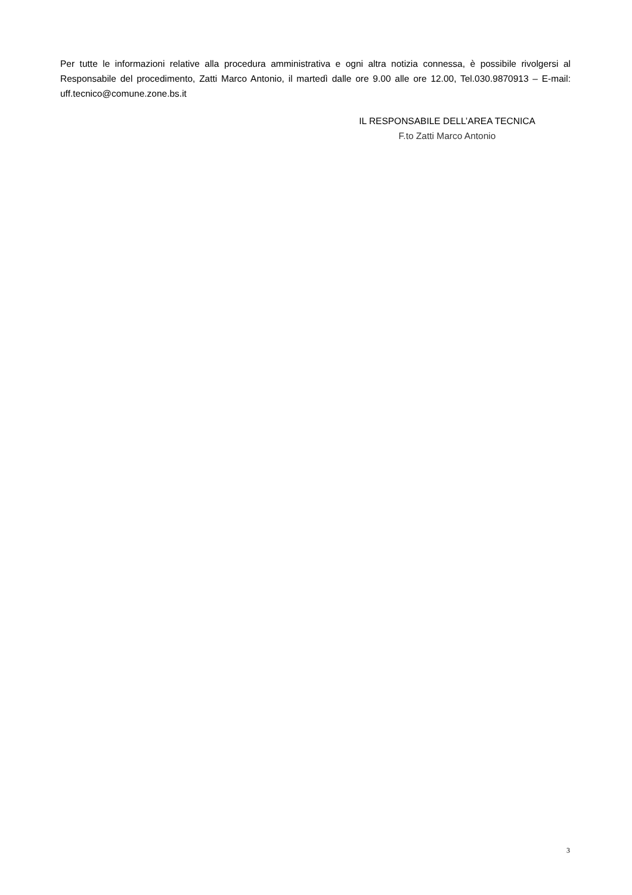Per tutte le informazioni relative alla procedura amministrativa e ogni altra notizia connessa, è possibile rivolgersi al Responsabile del procedimento, Zatti Marco Antonio, il martedì dalle ore 9.00 alle ore 12.00, Tel.030.9870913 – E-mail: uff.tecnico@comune.zone.bs.it
IL RESPONSABILE DELL’AREA TECNICA
F.to Zatti Marco Antonio
3